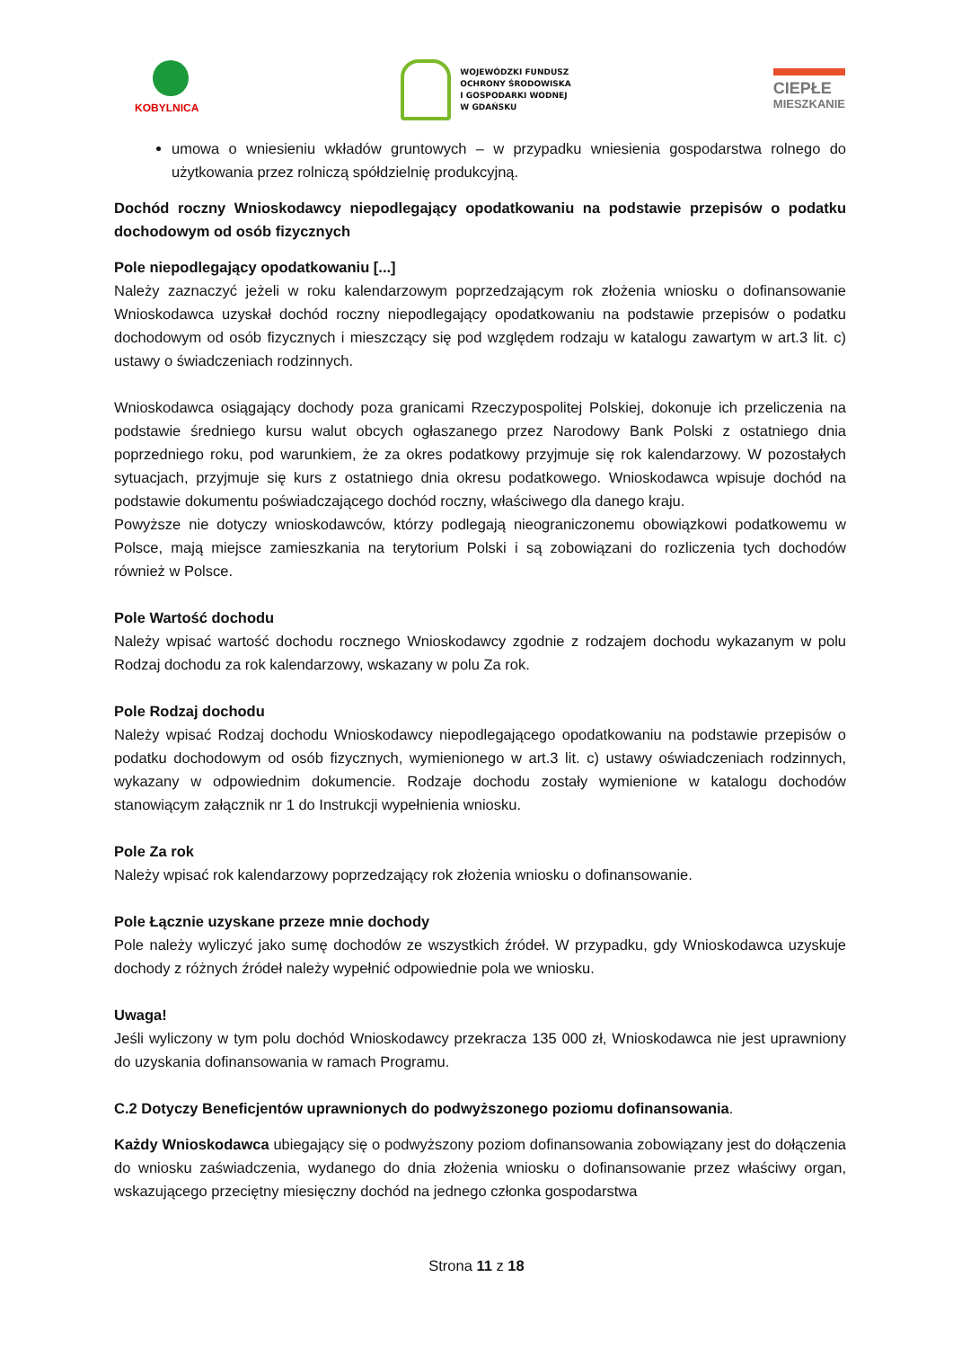KOBYLNICA
WOJEWÓDZKI FUNDUSZ
OCHRONY ŚRODOWISKA
I GOSPODARKI WODNEJ
W GDAŃSKU
CIEPŁE
MIESZKANIE
umowa o wniesieniu wkładów gruntowych – w przypadku wniesienia gospodarstwa rolnego do użytkowania przez rolniczą spółdzielnię produkcyjną.
Dochód roczny Wnioskodawcy niepodlegający opodatkowaniu na podstawie przepisów o podatku dochodowym od osób fizycznych
Pole niepodlegający opodatkowaniu [...]
Należy zaznaczyć jeżeli w roku kalendarzowym poprzedzającym rok złożenia wniosku o dofinansowanie Wnioskodawca uzyskał dochód roczny niepodlegający opodatkowaniu na podstawie przepisów o podatku dochodowym od osób fizycznych i mieszczący się pod względem rodzaju w katalogu zawartym w art.3 lit. c) ustawy o świadczeniach rodzinnych.
Wnioskodawca osiągający dochody poza granicami Rzeczypospolitej Polskiej, dokonuje ich przeliczenia na podstawie średniego kursu walut obcych ogłaszanego przez Narodowy Bank Polski z ostatniego dnia poprzedniego roku, pod warunkiem, że za okres podatkowy przyjmuje się rok kalendarzowy. W pozostałych sytuacjach, przyjmuje się kurs z ostatniego dnia okresu podatkowego. Wnioskodawca wpisuje dochód na podstawie dokumentu poświadczającego dochód roczny, właściwego dla danego kraju.
Powyższe nie dotyczy wnioskodawców, którzy podlegają nieograniczonemu obowiązkowi podatkowemu w Polsce, mają miejsce zamieszkania na terytorium Polski i są zobowiązani do rozliczenia tych dochodów również w Polsce.
Pole Wartość dochodu
Należy wpisać wartość dochodu rocznego Wnioskodawcy zgodnie z rodzajem dochodu wykazanym w polu Rodzaj dochodu za rok kalendarzowy, wskazany w polu Za rok.
Pole Rodzaj dochodu
Należy wpisać Rodzaj dochodu Wnioskodawcy niepodlegającego opodatkowaniu na podstawie przepisów o podatku dochodowym od osób fizycznych, wymienionego w art.3 lit. c) ustawy oświadczeniach rodzinnych, wykazany w odpowiednim dokumencie. Rodzaje dochodu zostały wymienione w katalogu dochodów stanowiącym załącznik nr 1 do Instrukcji wypełnienia wniosku.
Pole Za rok
Należy wpisać rok kalendarzowy poprzedzający rok złożenia wniosku o dofinansowanie.
Pole Łącznie uzyskane przeze mnie dochody
Pole należy wyliczyć jako sumę dochodów ze wszystkich źródeł. W przypadku, gdy Wnioskodawca uzyskuje dochody z różnych źródeł należy wypełnić odpowiednie pola we wniosku.
Uwaga!
Jeśli wyliczony w tym polu dochód Wnioskodawcy przekracza 135 000 zł, Wnioskodawca nie jest uprawniony do uzyskania dofinansowania w ramach Programu.
C.2 Dotyczy Beneficjentów uprawnionych do podwyższonego poziomu dofinansowania.
Każdy Wnioskodawca ubiegający się o podwyższony poziom dofinansowania zobowiązany jest do dołączenia do wniosku zaświadczenia, wydanego do dnia złożenia wniosku o dofinansowanie przez właściwy organ, wskazującego przeciętny miesięczny dochód na jednego członka gospodarstwa
Strona 11 z 18